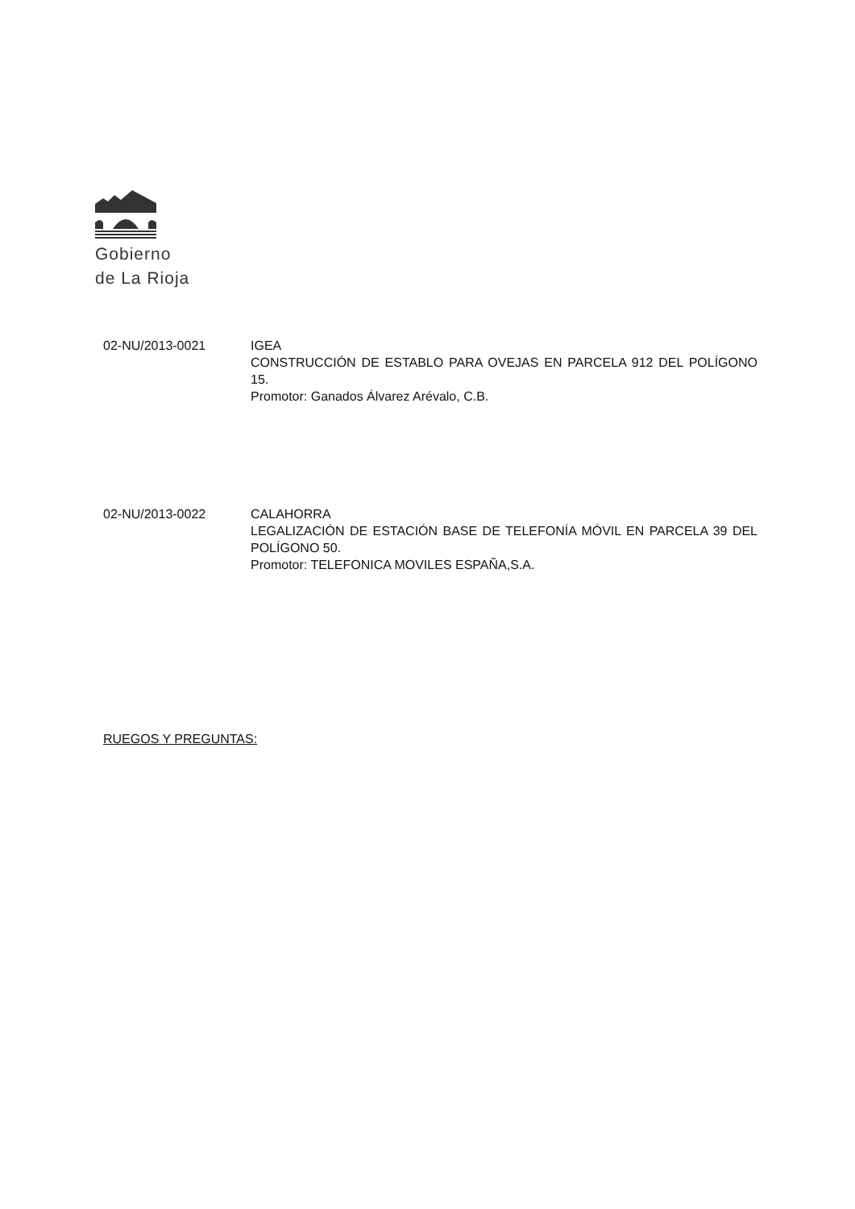Gobierno
de La Rioja
02-NU/2013-0021 IGEA
CONSTRUCCIÓN DE ESTABLO PARA OVEJAS EN PARCELA 912 DEL POLÍGONO 15.
Promotor: Ganados Álvarez Arévalo, C.B.
02-NU/2013-0022 CALAHORRA
LEGALIZACIÓN DE ESTACIÓN BASE DE TELEFONÍA MÓVIL EN PARCELA 39 DEL POLÍGONO 50.
Promotor: TELEFONICA MOVILES ESPAÑA,S.A.
RUEGOS Y PREGUNTAS: